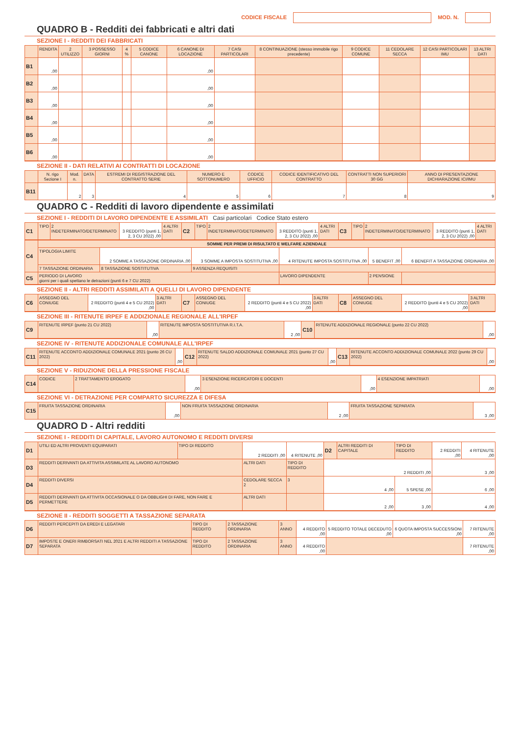CODICE FISCALE MOD. N.
QUADRO B - Redditi dei fabbricati e altri dati
SEZIONE I - REDDITI DEI FABBRICATI
| | RENDITA | 2 UTILIZZO | 3 POSSESSO GIORNI | 4 % | 5 CODICE CANONE | 6 CANONE DI LOCAZIONE | 7 CASI PARTICOLARI | 8 CONTINUAZIONE (stesso immobile rigo precedente) | 9 CODICE COMUNE | 11 CEDOLARE SECCA | 12 CASI PARTICOLARI IMU | 13 ALTRI DATI |
| --- | --- | --- | --- | --- | --- | --- | --- | --- | --- | --- | --- | --- |
| B1 | ,00 | | | | | ,00 | | | | | | |
| B2 | ,00 | | | | | ,00 | | | | | | |
| B3 | ,00 | | | | | ,00 | | | | | | |
| B4 | ,00 | | | | | ,00 | | | | | | |
| B5 | ,00 | | | | | ,00 | | | | | | |
| B6 | ,00 | | | | | ,00 | | | | | | |
SEZIONE II - DATI RELATIVI AI CONTRATTI DI LOCAZIONE
| | N. rigo Sezione I | Mod. n. | DATA | ESTREMI DI REGISTRAZIONE DEL CONTRATTO SERIE | NUMERO E SOTTONUMERO | CODICE UFFICIO | CODICE IDENTIFICATIVO DEL CONTRATTO | CONTRATTI NON SUPERIORI 30 GG | ANNO DI PRESENTAZIONE DICHIARAZIONE ICI/IMU |
| --- | --- | --- | --- | --- | --- | --- | --- | --- | --- |
| B11 | | 2 | 3 | 4 | 5 | 6 | 7 | 8 | 9 |
QUADRO C - Redditi di lavoro dipendente e assimilati
SEZIONE I - REDDITI DI LAVORO DIPENDENTE E ASSIMILATI Casi particolari Codice Stato estero
| C1 | TIPO | 2 INDETERMINATO/DETERMINATO | 3 REDDITO (punti 1, 2, 3 CU 2022) ,00 | 4 ALTRI DATI | C2 | TIPO | 2 INDETERMINATO/DETERMINATO | 3 REDDITO (punti 1, 2, 3 CU 2022) ,00 | 4 ALTRI DATI | C3 | TIPO | 2 INDETERMINATO/DETERMINATO | 3 REDDITO (punti 1, 2, 3 CU 2022) ,00 | 4 ALTRI DATI |
| C4 | SOMME PER PREMI DI RISULTATO E WELFARE AZIENDALE | | | | | |
| | TIPOLOGIA LIMITE | 2 SOMME A TASSAZIONE ORDINARIA ,00 | 3 SOMME A IMPOSTA SOSTITUTIVA ,00 | 4 RITENUTE IMPOSTA SOSTITUTIVA ,00 | 5 BENEFIT ,00 | 6 BENEFIT A TASSAZIONE ORDINARIA ,00 |
| | 7 TASSAZIONE ORDINARIA | 8 TASSAZIONE SOSTITUTIVA | 9 ASSENZA REQUISITI | | | |
| C5 | PERIODO DI LAVORO giorni per i quali spettano le detrazioni (punti 6 e 7 CU 2022) | | | LAVORO DIPENDENTE | 2 PENSIONE | |
SEZIONE II - ALTRI REDDITI ASSIMILATI A QUELLI DI LAVORO DIPENDENTE
| C6 | ASSEGNO DEL CONIUGE | 2 REDDITO (punti 4 e 5 CU 2022) ,00 | 3 ALTRI DATI | C7 | ASSEGNO DEL CONIUGE | 2 REDDITO (punti 4 e 5 CU 2022) ,00 | 3 ALTRI DATI | C8 | ASSEGNO DEL CONIUGE | 2 REDDITO (punti 4 e 5 CU 2022) ,00 | 3 ALTRI DATI |
SEZIONE III - RITENUTE IRPEF E ADDIZIONALE REGIONALE ALL'IRPEF
| C9 | RITENUTE IRPEF (punto 21 CU 2022) | ,00 | RITENUTE IMPOSTA SOSTITUTIVA R.I.T.A. | 2 ,00 | C10 | RITENUTE ADDIZIONALE REGIONALE (punto 22 CU 2022) | ,00 |
SEZIONE IV - RITENUTE ADDIZIONALE COMUNALE ALL'IRPEF
| C11 | RITENUTE ACCONTO ADDIZIONALE COMUNALE 2021 (punto 26 CU 2022) | ,00 | C12 | RITENUTE SALDO ADDIZIONALE COMUNALE 2021 (punto 27 CU 2022) | ,00 | C13 | RITENUTE ACCONTO ADDIZIONALE COMUNALE 2022 (punto 29 CU 2022) | ,00 |
SEZIONE V - RIDUZIONE DELLA PRESSIONE FISCALE
| C14 | CODICE | 2 TRATTAMENTO EROGATO | ,00 | 3 ESENZIONE RICERCATORI E DOCENTI | ,00 | 4 ESENZIONE IMPATRIATI | ,00 |
SEZIONE VI - DETRAZIONE PER COMPARTO SICUREZZA E DIFESA
| C15 | FRUITA TASSAZIONE ORDINARIA | ,00 | NON FRUITA TASSAZIONE ORDINARIA | 2 ,00 | FRUITA TASSAZIONE SEPARATA | 3 ,00 |
QUADRO D - Altri redditi
SEZIONE I - REDDITI DI CAPITALE, LAVORO AUTONOMO E REDDITI DIVERSI
| D1 | UTILI ED ALTRI PROVENTI EQUIPARATI | TIPO DI REDDITO | 2 REDDITI ,00 | 4 RITENUTE ,00 | D2 | ALTRI REDDITI DI CAPITALE | TIPO DI REDDITO | 2 REDDITI ,00 | 4 RITENUTE ,00 |
| D3 | REDDITI DERIVANTI DA ATTIVITA ASSIMILATE AL LAVORO AUTONOMO | | ALTRI DATI | TIPO DI REDDITO | 2 REDDITI ,00 | | | 3 ,00 | |
| D4 | REDDITI DIVERSI | | CEDOLARE SECCA 2 | 3 | 4 ,00 | | 5 SPESE ,00 | 6 ,00 | |
| D5 | REDDITI DERIVANTI DA ATTIVITA OCCASIONALE O DA OBBLIGHI DI FARE, NON FARE E PERMETTERE | | ALTRI DATI | | 2 ,00 | | 3 ,00 | 4 ,00 | |
SEZIONE II - REDDITI SOGGETTI A TASSAZIONE SEPARATA
| D6 | REDDITI PERCEPITI DA EREDI E LEGATARI | TIPO DI REDDITO | 2 TASSAZIONE ORDINARIA | 3 ANNO | 4 REDDITO ,00 | 5 REDDITO TOTALE DECEDUTO ,00 | 6 QUOTA IMPOSTA SUCCESSIONI ,00 | 7 RITENUTE ,00 |
| D7 | IMPOSTE E ONERI RIMBORSATI NEL 2021 E ALTRI REDDITI A TASSAZIONE SEPARATA | TIPO DI REDDITO | 2 TASSAZIONE ORDINARIA | 3 ANNO | 4 REDDITO ,00 | | | 7 RITENUTE ,00 |